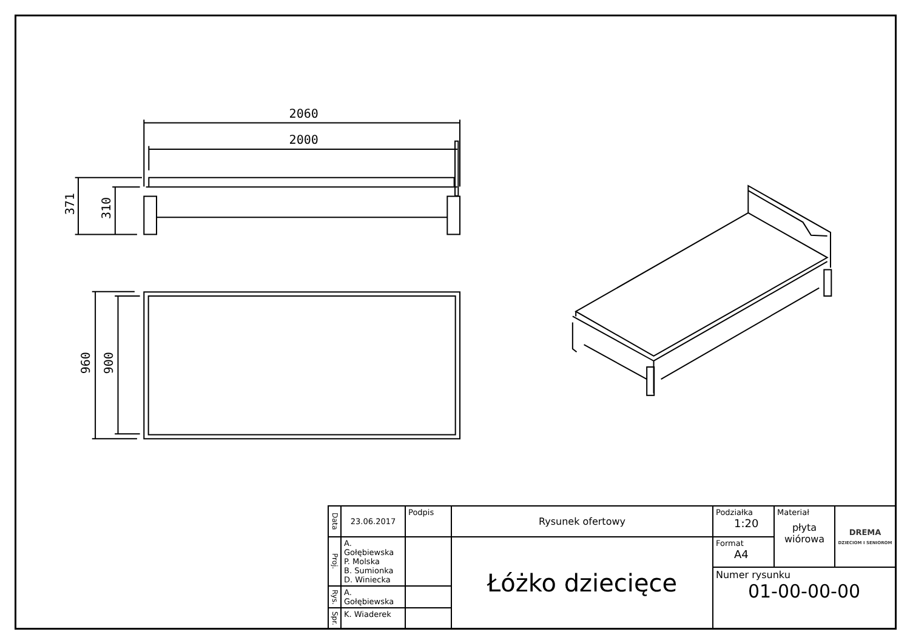2060
2000
371
310
960
900
| Data | 23.06.2017 | Podpis | Rysunek ofertowy | Podziałka 1:20 | Materiał płyta wiórowa | DREMA DZIECIOM I SENIOROM |
| Proj. | A. Gołębiewska P. Molska B. Sumionka D. Winiecka | | Łóżko dziecięce | Format A4 | | |
| | | | | Numer rysunku 01-00-00-00 | | |
| Rys. | A. Gołębiewska | | | | | |
| Spr. | K. Wiaderek | | | | | |